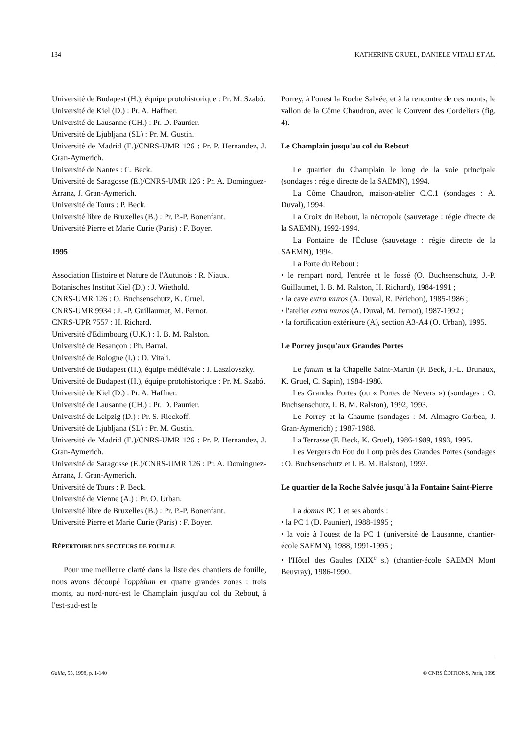134 KATHERINE GRUEL, DANIELE VITALI ET AL.
Université de Budapest (H.), équipe protohistorique : Pr. M. Szabó.
Université de Kiel (D.) : Pr. A. Haffner.
Université de Lausanne (CH.) : Pr. D. Paunier.
Université de Ljubljana (SL) : Pr. M. Gustin.
Université de Madrid (E.)/CNRS-UMR 126 : Pr. P. Hernandez, J. Gran-Aymerich.
Université de Nantes : C. Beck.
Université de Saragosse (E.)/CNRS-UMR 126 : Pr. A. Dominguez-Arranz, J. Gran-Aymerich.
Université de Tours : P. Beck.
Université libre de Bruxelles (B.) : Pr. P.-P. Bonenfant.
Université Pierre et Marie Curie (Paris) : F. Boyer.
1995
Association Histoire et Nature de l'Autunois : R. Niaux.
Botanisches Institut Kiel (D.) : J. Wiethold.
CNRS-UMR 126 : O. Buchsenschutz, K. Gruel.
CNRS-UMR 9934 : J. -P. Guillaumet, M. Pernot.
CNRS-UPR 7557 : H. Richard.
Université d'Edimbourg (U.K.) : I. B. M. Ralston.
Université de Besançon : Ph. Barral.
Université de Bologne (I.) : D. Vitali.
Université de Budapest (H.), équipe médiévale : J. Laszlovszky.
Université de Budapest (H.), équipe protohistorique : Pr. M. Szabó.
Université de Kiel (D.) : Pr. A. Haffner.
Université de Lausanne (CH.) : Pr. D. Paunier.
Université de Leipzig (D.) : Pr. S. Rieckoff.
Université de Ljubljana (SL) : Pr. M. Gustin.
Université de Madrid (E.)/CNRS-UMR 126 : Pr. P. Hernandez, J. Gran-Aymerich.
Université de Saragosse (E.)/CNRS-UMR 126 : Pr. A. Dominguez-Arranz, J. Gran-Aymerich.
Université de Tours : P. Beck.
Université de Vienne (A.) : Pr. O. Urban.
Université libre de Bruxelles (B.) : Pr. P.-P. Bonenfant.
Université Pierre et Marie Curie (Paris) : F. Boyer.
RÉPERTOIRE DES SECTEURS DE FOUILLE
Pour une meilleure clarté dans la liste des chantiers de fouille, nous avons découpé l'oppidum en quatre grandes zones : trois monts, au nord-nord-est le Champlain jusqu'au col du Rebout, à l'est-sud-est le
Porrey, à l'ouest la Roche Salvée, et à la rencontre de ces monts, le vallon de la Côme Chaudron, avec le Couvent des Cordeliers (fig. 4).
Le Champlain jusqu'au col du Rebout
Le quartier du Champlain le long de la voie principale (sondages : régie directe de la SAEMN), 1994.
La Côme Chaudron, maison-atelier C.C.1 (sondages : A. Duval), 1994.
La Croix du Rebout, la nécropole (sauvetage : régie directe de la SAEMN), 1992-1994.
La Fontaine de l'Écluse (sauvetage : régie directe de la SAEMN), 1994.
La Porte du Rebout :
• le rempart nord, l'entrée et le fossé (O. Buchsenschutz, J.-P. Guillaumet, I. B. M. Ralston, H. Richard), 1984-1991 ;
• la cave extra muros (A. Duval, R. Périchon), 1985-1986 ;
• l'atelier extra muros (A. Duval, M. Pernot), 1987-1992 ;
• la fortification extérieure (A), section A3-A4 (O. Urban), 1995.
Le Porrey jusqu'aux Grandes Portes
Le fanum et la Chapelle Saint-Martin (F. Beck, J.-L. Brunaux, K. Gruel, C. Sapin), 1984-1986.
Les Grandes Portes (ou « Portes de Nevers ») (sondages : O. Buchsenschutz, I. B. M. Ralston), 1992, 1993.
Le Porrey et la Chaume (sondages : M. Almagro-Gorbea, J. Gran-Aymerich) ; 1987-1988.
La Terrasse (F. Beck, K. Gruel), 1986-1989, 1993, 1995.
Les Vergers du Fou du Loup près des Grandes Portes (sondages : O. Buchsenschutz et I. B. M. Ralston), 1993.
Le quartier de la Roche Salvée jusqu'à la Fontaine Saint-Pierre
La domus PC 1 et ses abords :
• la PC 1 (D. Paunier), 1988-1995 ;
• la voie à l'ouest de la PC 1 (université de Lausanne, chantier-école SAEMN), 1988, 1991-1995 ;
• l'Hôtel des Gaules (XIX<sup>e</sup> s.) (chantier-école SAEMN Mont Beuvray), 1986-1990.
Gallia, 55, 1998, p. 1-140 © CNRS ÉDITIONS, Paris, 1999